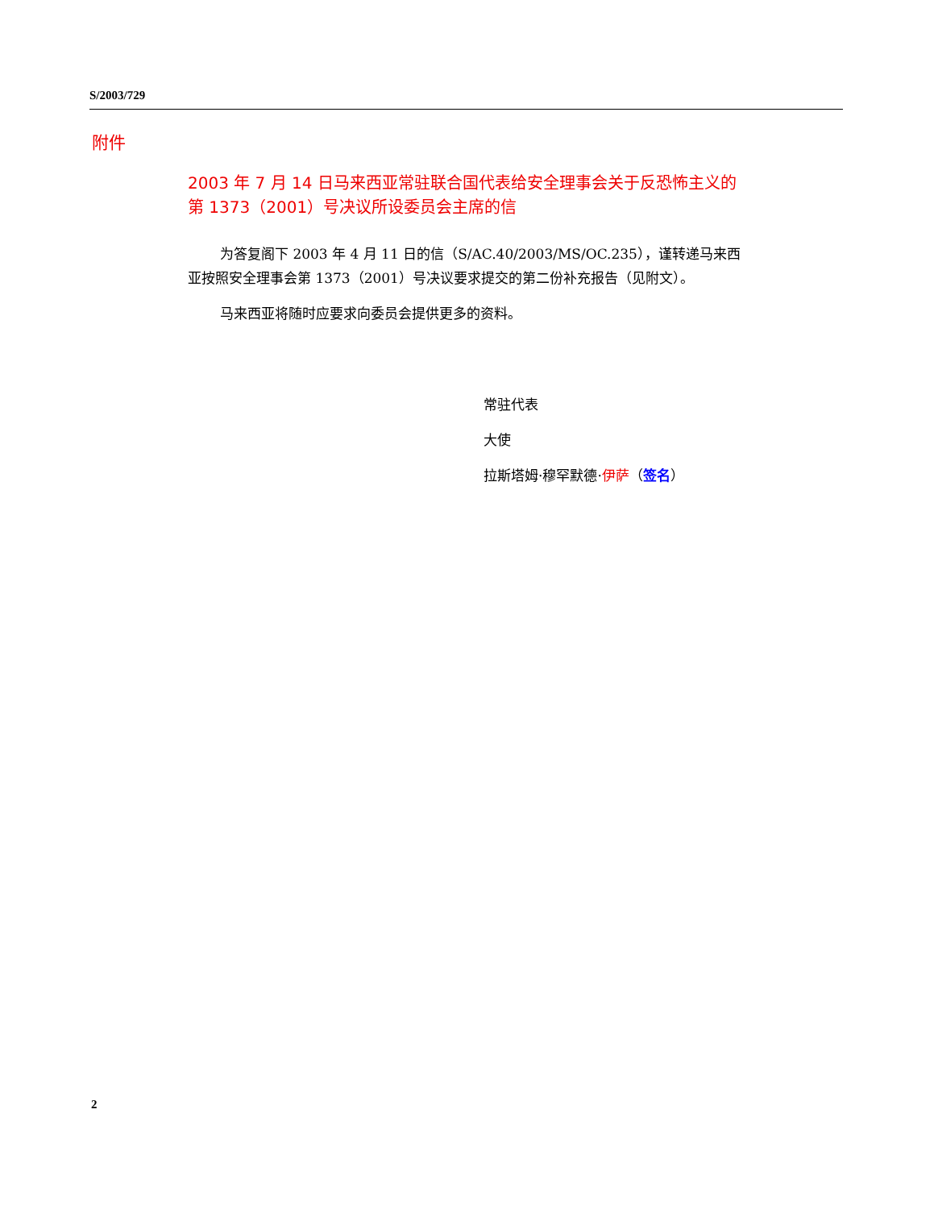S/2003/729
附件
2003 年 7 月 14 日马来西亚常驻联合国代表给安全理事会关于反恐怖主义的第 1373（2001）号决议所设委员会主席的信
为答复阁下 2003 年 4 月 11 日的信（S/AC.40/2003/MS/OC.235），谨转递马来西亚按照安全理事会第 1373（2001）号决议要求提交的第二份补充报告（见附文）。
马来西亚将随时应要求向委员会提供更多的资料。
常驻代表
大使
拉斯塔姆·穆罕默德·伊萨（签名）
2